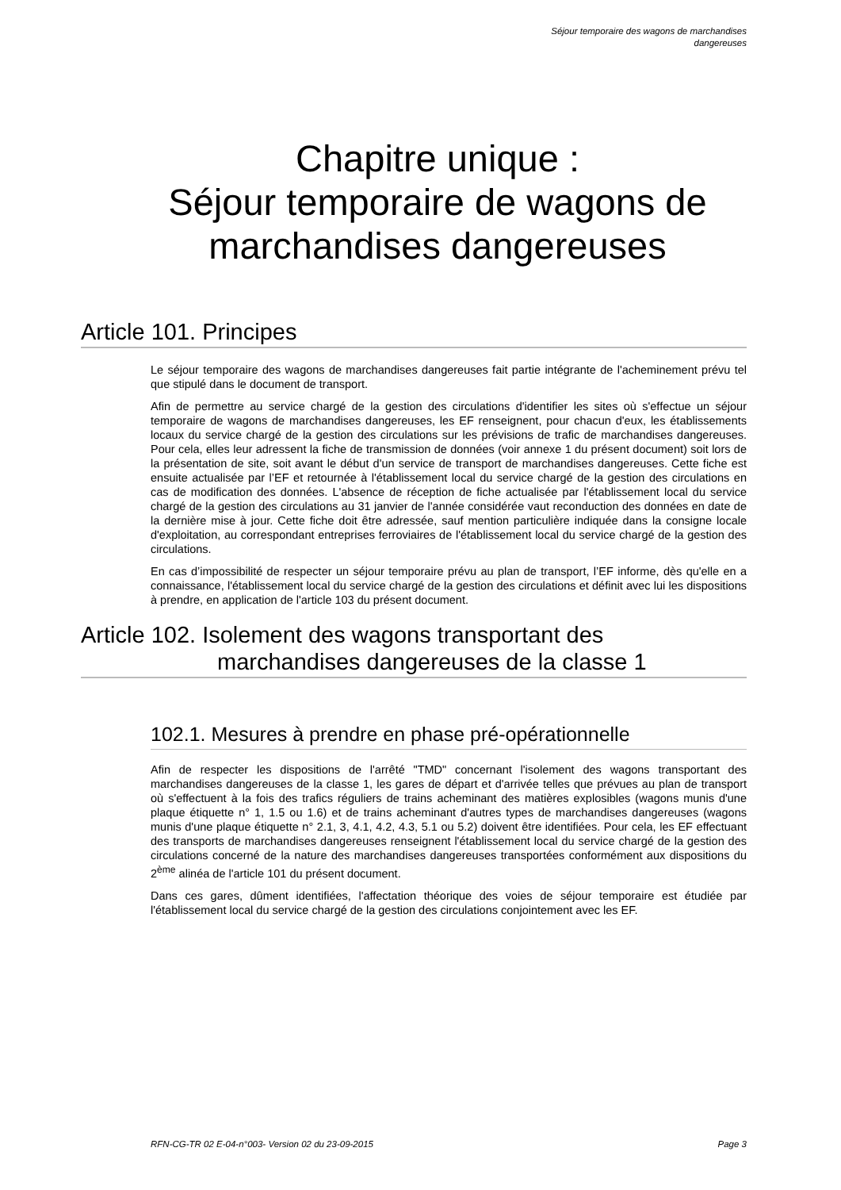Séjour temporaire des wagons de marchandises
dangereuses
Chapitre unique :
Séjour temporaire de wagons de marchandises dangereuses
Article 101. Principes
Le séjour temporaire des wagons de marchandises dangereuses fait partie intégrante de l'acheminement prévu tel que stipulé dans le document de transport.
Afin de permettre au service chargé de la gestion des circulations d'identifier les sites où s'effectue un séjour temporaire de wagons de marchandises dangereuses, les EF renseignent, pour chacun d'eux, les établissements locaux du service chargé de la gestion des circulations sur les prévisions de trafic de marchandises dangereuses. Pour cela, elles leur adressent la fiche de transmission de données (voir annexe 1 du présent document) soit lors de la présentation de site, soit avant le début d'un service de transport de marchandises dangereuses. Cette fiche est ensuite actualisée par l’EF et retournée à l'établissement local du service chargé de la gestion des circulations en cas de modification des données. L'absence de réception de fiche actualisée par l'établissement local du service chargé de la gestion des circulations au 31 janvier de l'année considérée vaut reconduction des données en date de la dernière mise à jour. Cette fiche doit être adressée, sauf mention particulière indiquée dans la consigne locale d'exploitation, au correspondant entreprises ferroviaires de l'établissement local du service chargé de la gestion des circulations.
En cas d’impossibilité de respecter un séjour temporaire prévu au plan de transport, l’EF informe, dès qu'elle en a connaissance, l'établissement local du service chargé de la gestion des circulations et définit avec lui les dispositions à prendre, en application de l'article 103 du présent document.
Article 102. Isolement des wagons transportant des marchandises dangereuses de la classe 1
102.1. Mesures à prendre en phase pré-opérationnelle
Afin de respecter les dispositions de l'arrêté "TMD" concernant l'isolement des wagons transportant des marchandises dangereuses de la classe 1, les gares de départ et d'arrivée telles que prévues au plan de transport où s'effectuent à la fois des trafics réguliers de trains acheminant des matières explosibles (wagons munis d'une plaque étiquette n° 1, 1.5 ou 1.6) et de trains acheminant d'autres types de marchandises dangereuses (wagons munis d'une plaque étiquette n° 2.1, 3, 4.1, 4.2, 4.3, 5.1 ou 5.2) doivent être identifiées. Pour cela, les EF effectuant des transports de marchandises dangereuses renseignent l'établissement local du service chargé de la gestion des circulations concerné de la nature des marchandises dangereuses transportées conformément aux dispositions du 2<sup>ème</sup> alinéa de l'article 101 du présent document.
Dans ces gares, dûment identifiées, l'affectation théorique des voies de séjour temporaire est étudiée par l'établissement local du service chargé de la gestion des circulations conjointement avec les EF.
RFN-CG-TR 02 E-04-n°003- Version 02 du 23-09-2015 Page 3